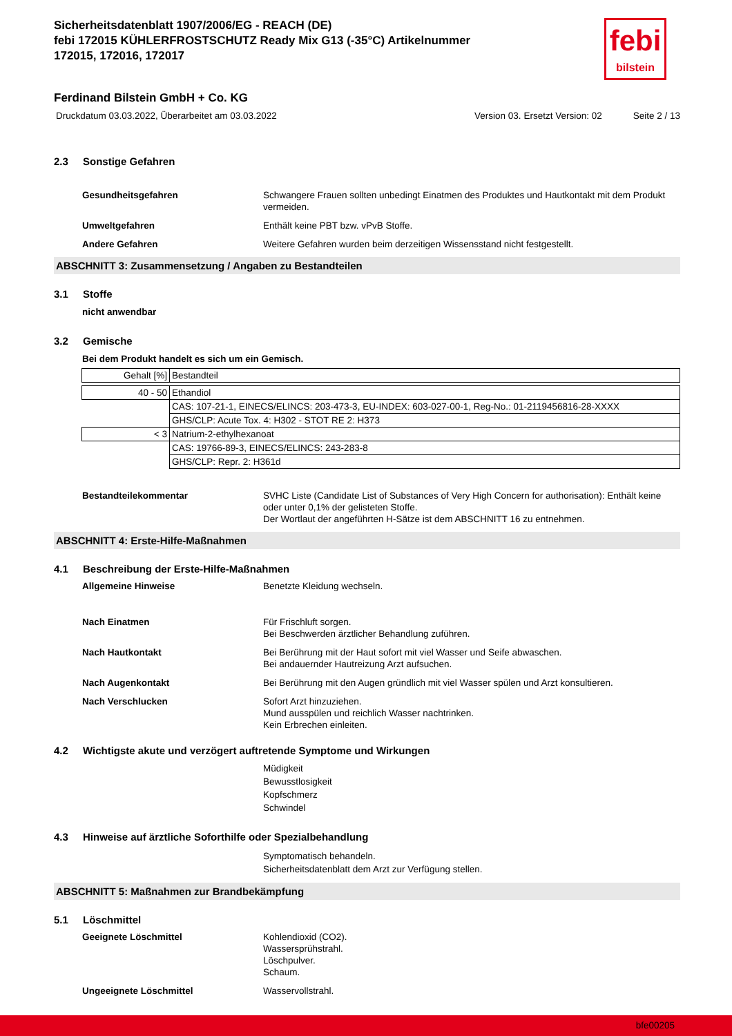febi
bilstein
Sicherheitsdatenblatt 1907/2006/EG - REACH (DE)
febi 172015 KÜHLERFROSTSCHUTZ Ready Mix G13 (-35°C) Artikelnummer
172015, 172016, 172017
Ferdinand Bilstein GmbH + Co. KG
Druckdatum 03.03.2022, Überarbeitet am 03.03.2022 Version 03. Ersetzt Version: 02 Seite 2 / 13
2.3 Sonstige Gefahren
Gesundheitsgefahren Schwangere Frauen sollten unbedingt Einatmen des Produktes und Hautkontakt mit dem Produkt vermeiden.
Umweltgefahren Enthält keine PBT bzw. vPvB Stoffe.
Andere Gefahren Weitere Gefahren wurden beim derzeitigen Wissensstand nicht festgestellt.
ABSCHNITT 3: Zusammensetzung / Angaben zu Bestandteilen
3.1 Stoffe
nicht anwendbar
3.2 Gemische
Bei dem Produkt handelt es sich um ein Gemisch.
| Gehalt [%] | Bestandteil |
| 40 - 50 | Ethandiol |
| | CAS: 107-21-1, EINECS/ELINCS: 203-473-3, EU-INDEX: 603-027-00-1, Reg-No.: 01-2119456816-28-XXXX |
| | GHS/CLP: Acute Tox. 4: H302 - STOT RE 2: H373 |
| < 3 | Natrium-2-ethylhexanoat |
| | CAS: 19766-89-3, EINECS/ELINCS: 243-283-8 |
| | GHS/CLP: Repr. 2: H361d |
Bestandteilekommentar SVHC Liste (Candidate List of Substances of Very High Concern for authorisation): Enthält keine oder unter 0,1% der gelisteten Stoffe.
Der Wortlaut der angeführten H-Sätze ist dem ABSCHNITT 16 zu entnehmen.
ABSCHNITT 4: Erste-Hilfe-Maßnahmen
4.1 Beschreibung der Erste-Hilfe-Maßnahmen
Allgemeine Hinweise Benetzte Kleidung wechseln.
Nach Einatmen Für Frischluft sorgen.
Bei Beschwerden ärztlicher Behandlung zuführen.
Nach Hautkontakt Bei Berührung mit der Haut sofort mit viel Wasser und Seife abwaschen.
Bei andauernder Hautreizung Arzt aufsuchen.
Nach Augenkontakt Bei Berührung mit den Augen gründlich mit viel Wasser spülen und Arzt konsultieren.
Nach Verschlucken Sofort Arzt hinzuziehen.
Mund ausspülen und reichlich Wasser nachtrinken.
Kein Erbrechen einleiten.
4.2 Wichtigste akute und verzögert auftretende Symptome und Wirkungen
Müdigkeit
Bewusstlosigkeit
Kopfschmerz
Schwindel
4.3 Hinweise auf ärztliche Soforthilfe oder Spezialbehandlung
Symptomatisch behandeln.
Sicherheitsdatenblatt dem Arzt zur Verfügung stellen.
ABSCHNITT 5: Maßnahmen zur Brandbekämpfung
5.1 Löschmittel
Geeignete Löschmittel Kohlendioxid (CO2).
Wassersprühstrahl.
Löschpulver.
Schaum.
Ungeeignete Löschmittel Wasservollstrahl.
bfe00205